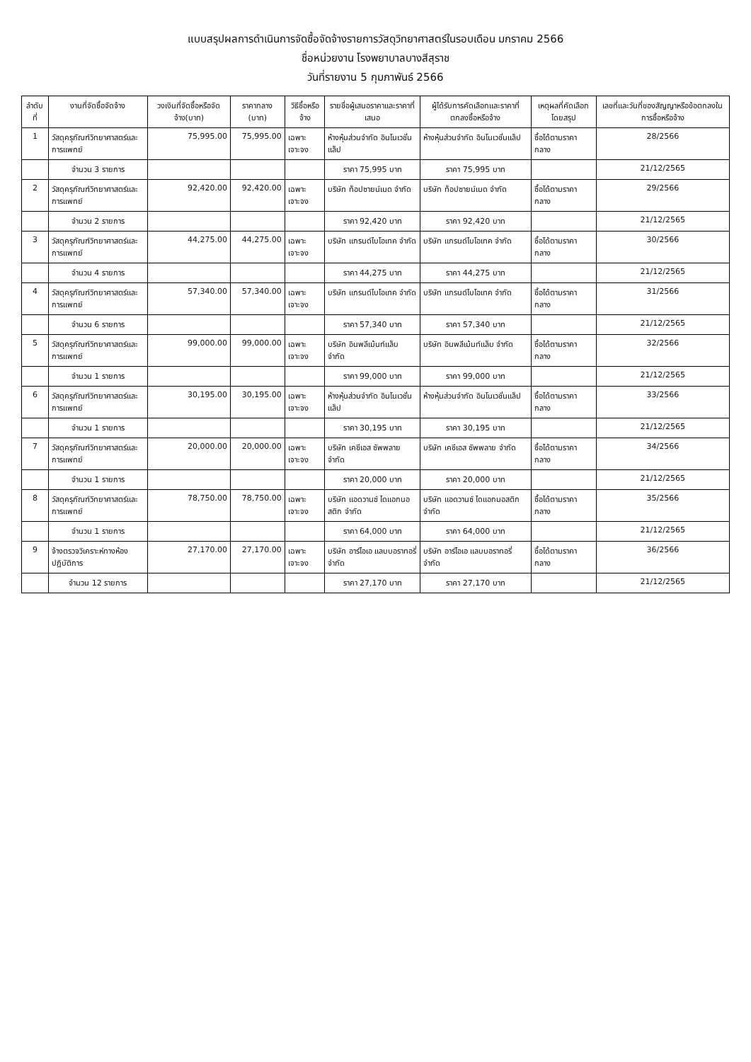แบบสรุปผลการดำเนินการจัดซื้อจัดจ้างรายการวัสดุวิทยาศาสตร์ในรอบเดือน มกราคม 2566
ชื่อหน่วยงาน โรงพยาบาลบางสีสุราช
วันที่รายงาน 5 กุมภาพันธ์ 2566
| ลำดับที่ | งานที่จัดซื้อจัดจ้าง | วงเงินที่จัดซื้อหรือจัดจ้าง(บาท) | ราคากลาง (บาท) | วิธีซื้อหรือจ้าง | รายชื่อผู้เสนอราคาและราคาที่เสนอ | ผู้ได้รับการคัดเลือกและราคาที่ตกลงซื้อหรือจ้าง | เหตุผลที่คัดเลือกโดยสรุป | เลขที่และวันที่ของสัญญาหรือข้อตกลงในการซื้อหรือจ้าง |
| --- | --- | --- | --- | --- | --- | --- | --- | --- |
| 1 | วัสดุครุภัณฑ์วิทยาศาสตร์และการแพทย์ | 75,995.00 | 75,995.00 | เฉพาะเจาะจง | ห้างหุ้นส่วนจำกัด อินโนเวชั่นแล็ป | ห้างหุ้นส่วนจำกัด อินโนเวชั่นแล็ป | ซื้อได้ตามราคากลาง | 28/2566 |
| | จำนวน 3 รายการ | | | | ราคา 75,995 บาท | ราคา 75,995 บาท | | 21/12/2565 |
| 2 | วัสดุครุภัณฑ์วิทยาศาสตร์และการแพทย์ | 92,420.00 | 92,420.00 | เฉพาะเจาะจง | บริษัท ท็อปซายน์เมด จำกัด | บริษัท ท็อปซายน์เมด จำกัด | ซื้อได้ตามราคากลาง | 29/2566 |
| | จำนวน 2 รายการ | | | | ราคา 92,420 บาท | ราคา 92,420 บาท | | 21/12/2565 |
| 3 | วัสดุครุภัณฑ์วิทยาศาสตร์และการแพทย์ | 44,275.00 | 44,275.00 | เฉพาะเจาะจง | บริษัท แกรนด์ไบโอเทค จำกัด | บริษัท แกรนด์ไบโอเทค จำกัด | ซื้อได้ตามราคากลาง | 30/2566 |
| | จำนวน 4 รายการ | | | | ราคา 44,275 บาท | ราคา 44,275 บาท | | 21/12/2565 |
| 4 | วัสดุครุภัณฑ์วิทยาศาสตร์และการแพทย์ | 57,340.00 | 57,340.00 | เฉพาะเจาะจง | บริษัท แกรนด์ไบโอเทค จำกัด | บริษัท แกรนด์ไบโอเทค จำกัด | ซื้อได้ตามราคากลาง | 31/2566 |
| | จำนวน 6 รายการ | | | | ราคา 57,340 บาท | ราคา 57,340 บาท | | 21/12/2565 |
| 5 | วัสดุครุภัณฑ์วิทยาศาสตร์และการแพทย์ | 99,000.00 | 99,000.00 | เฉพาะเจาะจง | บริษัท อินพลีเม้นท์แล็บ จำกัด | บริษัท อินพลีเม้นท์แล็บ จำกัด | ซื้อได้ตามราคากลาง | 32/2566 |
| | จำนวน 1 รายการ | | | | ราคา 99,000 บาท | ราคา 99,000 บาท | | 21/12/2565 |
| 6 | วัสดุครุภัณฑ์วิทยาศาสตร์และการแพทย์ | 30,195.00 | 30,195.00 | เฉพาะเจาะจง | ห้างหุ้นส่วนจำกัด อินโนเวชั่นแล็ป | ห้างหุ้นส่วนจำกัด อินโนเวชั่นแล็ป | ซื้อได้ตามราคากลาง | 33/2566 |
| | จำนวน 1 รายการ | | | | ราคา 30,195 บาท | ราคา 30,195 บาท | | 21/12/2565 |
| 7 | วัสดุครุภัณฑ์วิทยาศาสตร์และการแพทย์ | 20,000.00 | 20,000.00 | เฉพาะเจาะจง | บริษัท เคซีเอส ซัพพลาย จำกัด | บริษัท เคซีเอส ซัพพลาย จำกัด | ซื้อได้ตามราคากลาง | 34/2566 |
| | จำนวน 1 รายการ | | | | ราคา 20,000 บาท | ราคา 20,000 บาท | | 21/12/2565 |
| 8 | วัสดุครุภัณฑ์วิทยาศาสตร์และการแพทย์ | 78,750.00 | 78,750.00 | เฉพาะเจาะจง | บริษัท แอดวานซ์ ไดแอกนอสติก จำกัด | บริษัท แอดวานซ์ ไดแอกนอสติก จำกัด | ซื้อได้ตามราคากลาง | 35/2566 |
| | จำนวน 1 รายการ | | | | ราคา 64,000 บาท | ราคา 64,000 บาท | | 21/12/2565 |
| 9 | จ้างตรวจวิเคราะห์ทางห้องปฏิบัติการ | 27,170.00 | 27,170.00 | เฉพาะเจาะจง | บริษัท อาร์ไอเอ แลบบอราทอรี่ จำกัด | บริษัท อาร์ไอเอ แลบบอราทอรี่ จำกัด | ซื้อได้ตามราคากลาง | 36/2566 |
| | จำนวน 12 รายการ | | | | ราคา 27,170 บาท | ราคา 27,170 บาท | | 21/12/2565 |